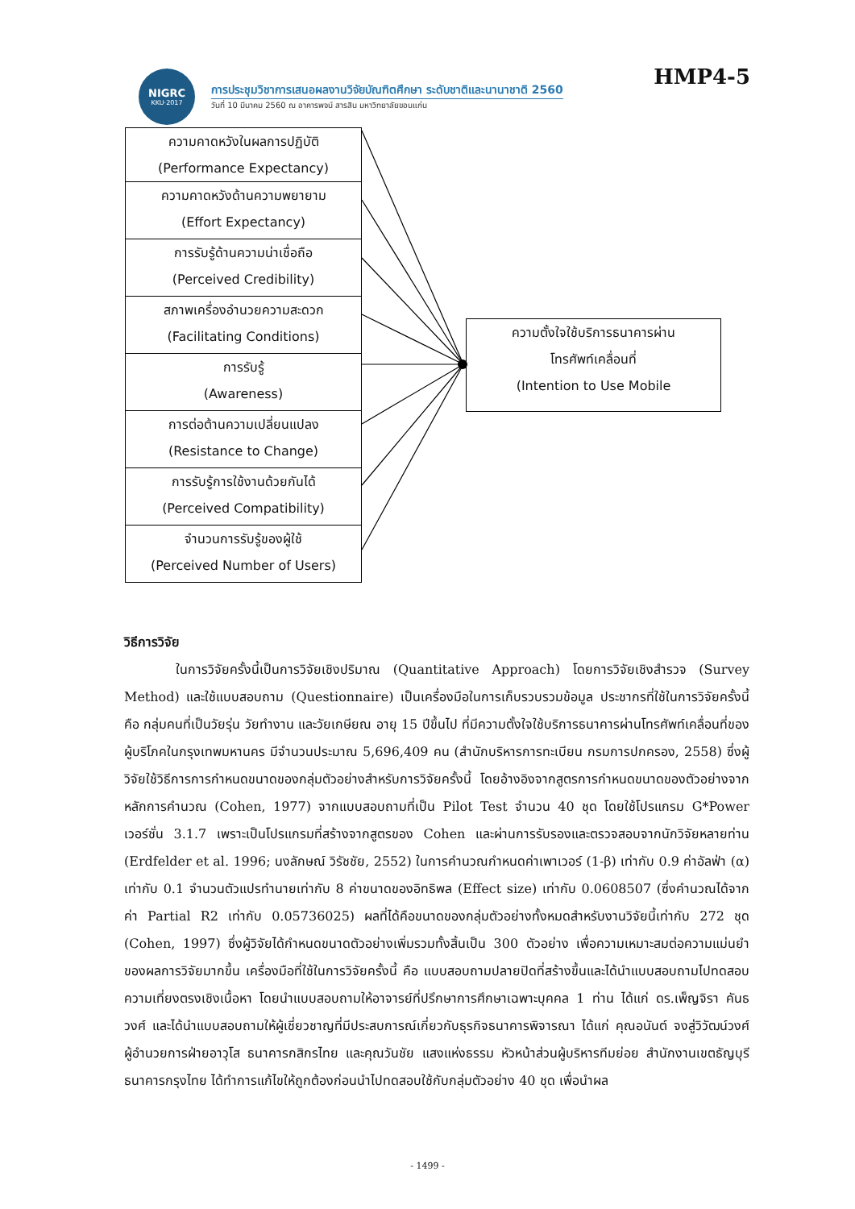NIGRC
KKU·2017
การประชุมวิชาการเสนอผลงานวิจัยบัณฑิตศึกษา ระดับชาติและนานาชาติ 2560
วันที่ 10 มีนาคม 2560 ณ อาคารพจน์ สารสิน มหาวิทยาลัยขอนแก่น
HMP4-5
ความคาดหวังในผลการปฏิบัติ
(Performance Expectancy)
ความคาดหวังด้านความพยายาม
(Effort Expectancy)
การรับรู้ด้านความน่าเชื่อถือ
(Perceived Credibility)
สภาพเครื่องอำนวยความสะดวก
(Facilitating Conditions)
การรับรู้
(Awareness)
การต่อต้านความเปลี่ยนแปลง
(Resistance to Change)
การรับรู้การใช้งานด้วยกันได้
(Perceived Compatibility)
จำนวนการรับรู้ของผู้ใช้
(Perceived Number of Users)
ความตั้งใจใช้บริการธนาคารผ่าน
โทรศัพท์เคลื่อนที่
(Intention to Use Mobile
วิธีการวิจัย
ในการวิจัยครั้งนี้เป็นการวิจัยเชิงปริมาณ (Quantitative Approach) โดยการวิจัยเชิงสำรวจ (Survey Method) และใช้แบบสอบถาม (Questionnaire) เป็นเครื่องมือในการเก็บรวบรวมข้อมูล ประชากรที่ใช้ในการวิจัยครั้งนี้ คือ กลุ่มคนที่เป็นวัยรุ่น วัยทำงาน และวัยเกษียณ อายุ 15 ปีขึ้นไป ที่มีความตั้งใจใช้บริการธนาคารผ่านโทรศัพท์เคลื่อนที่ของผู้บริโภคในกรุงเทพมหานคร มีจำนวนประมาณ 5,696,409 คน (สำนักบริหารการทะเบียน กรมการปกครอง, 2558) ซึ่งผู้วิจัยใช้วิธีการการกำหนดขนาดของกลุ่มตัวอย่างสำหรับการวิจัยครั้งนี้ โดยอ้างอิงจากสูตรการกำหนดขนาดของตัวอย่างจากหลักการคำนวณ (Cohen, 1977) จากแบบสอบถามที่เป็น Pilot Test จำนวน 40 ชุด โดยใช้โปรแกรม G*Power เวอร์ชั่น 3.1.7 เพราะเป็นโปรแกรมที่สร้างจากสูตรของ Cohen และผ่านการรับรองและตรวจสอบจากนักวิจัยหลายท่าน (Erdfelder et al. 1996; นงลักษณ์ วิรัชชัย, 2552) ในการคำนวณกำหนดค่าเพาเวอร์ (1-β) เท่ากับ 0.9 ค่าอัลฟ่า (α) เท่ากับ 0.1 จำนวนตัวแปรทำนายเท่ากับ 8 ค่าขนาดของอิทธิพล (Effect size) เท่ากับ 0.0608507 (ซึ่งคำนวณได้จากค่า Partial R2 เท่ากับ 0.05736025) ผลที่ได้คือขนาดของกลุ่มตัวอย่างทั้งหมดสำหรับงานวิจัยนี้เท่ากับ 272 ชุด (Cohen, 1997) ซึ่งผู้วิจัยได้กำหนดขนาดตัวอย่างเพิ่มรวมทั้งสิ้นเป็น 300 ตัวอย่าง เพื่อความเหมาะสมต่อความแม่นยำของผลการวิจัยมากขึ้น เครื่องมือที่ใช้ในการวิจัยครั้งนี้ คือ แบบสอบถามปลายปิดที่สร้างขึ้นและได้นำแบบสอบถามไปทดสอบความเที่ยงตรงเชิงเนื้อหา โดยนำแบบสอบถามให้อาจารย์ที่ปรึกษาการศึกษาเฉพาะบุคคล 1 ท่าน ได้แก่ ดร.เพ็ญจิรา คันธวงศ์ และได้นำแบบสอบถามให้ผู้เชี่ยวชาญที่มีประสบการณ์เกี่ยวกับธุรกิจธนาคารพิจารณา ได้แก่ คุณอนันต์ จงสู่วิวัฒน์วงศ์ ผู้อำนวยการฝ่ายอาวุโส ธนาคารกสิกรไทย และคุณวันชัย แสงแห่งธรรม หัวหน้าส่วนผู้บริหารทีมย่อย สำนักงานเขตธัญบุรี ธนาคารกรุงไทย ได้ทำการแก้ไขให้ถูกต้องก่อนนำไปทดสอบใช้กับกลุ่มตัวอย่าง 40 ชุด เพื่อนำผล
- 1499 -